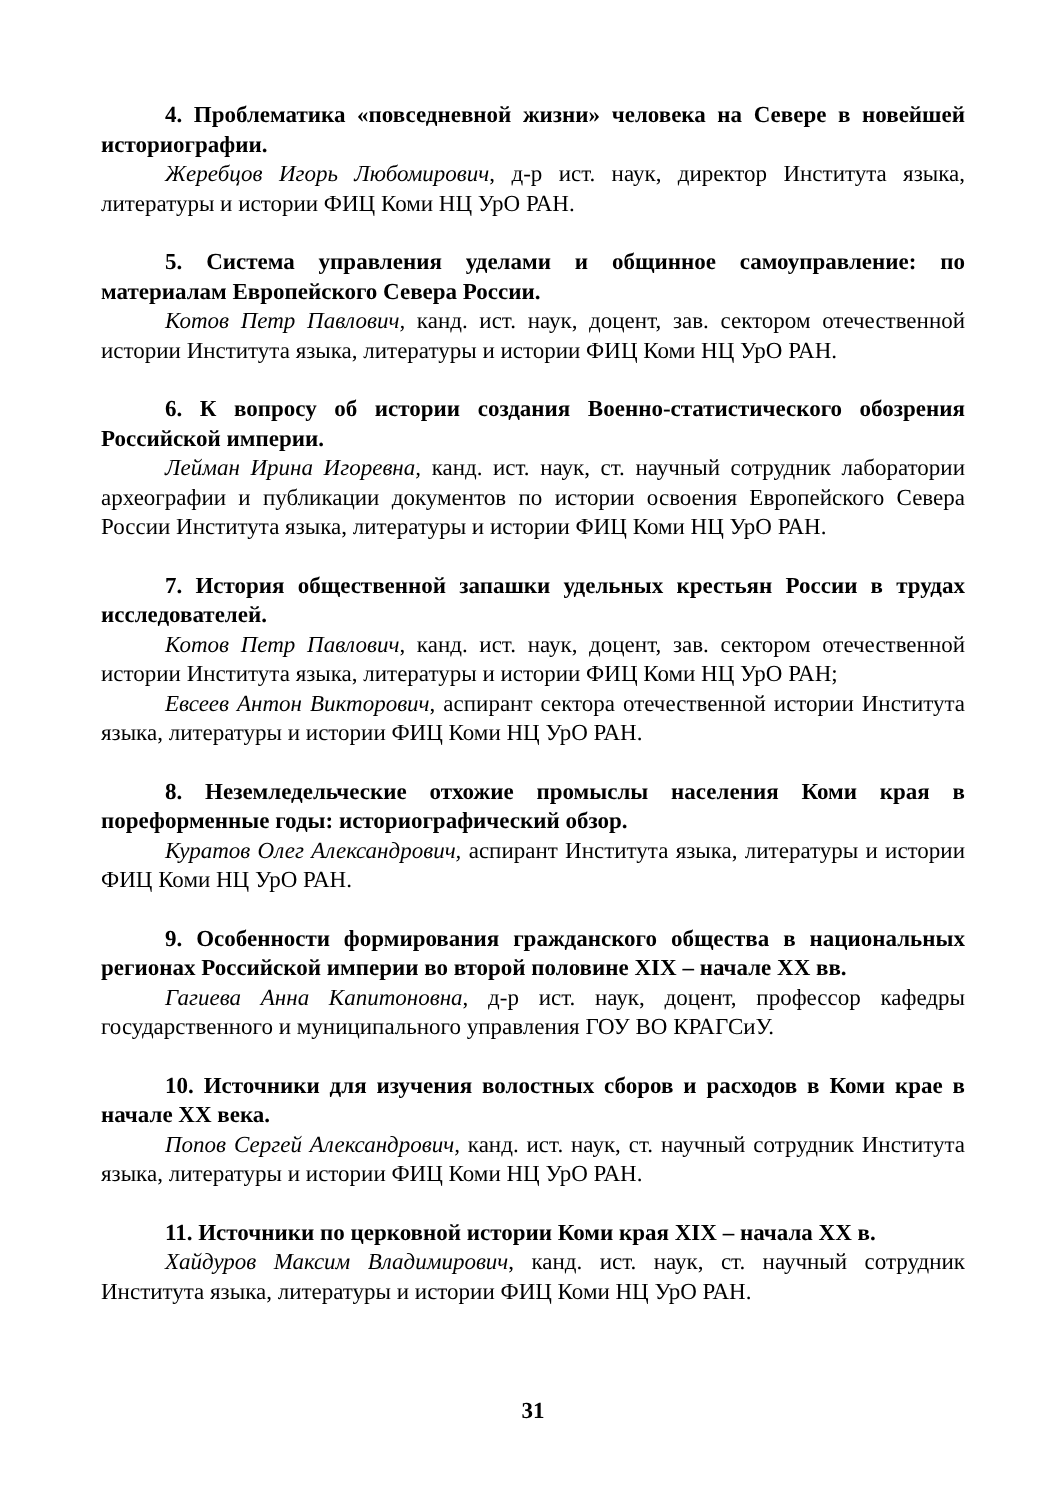4. Проблематика «повседневной жизни» человека на Севере в новейшей историографии.
Жеребцов Игорь Любомирович, д-р ист. наук, директор Института языка, литературы и истории ФИЦ Коми НЦ УрО РАН.
5. Система управления уделами и общинное самоуправление: по материалам Европейского Севера России.
Котов Петр Павлович, канд. ист. наук, доцент, зав. сектором отечественной истории Института языка, литературы и истории ФИЦ Коми НЦ УрО РАН.
6. К вопросу об истории создания Военно-статистического обозрения Российской империи.
Лейман Ирина Игоревна, канд. ист. наук, ст. научный сотрудник лаборатории археографии и публикации документов по истории освоения Европейского Севера России Института языка, литературы и истории ФИЦ Коми НЦ УрО РАН.
7. История общественной запашки удельных крестьян России в трудах исследователей.
Котов Петр Павлович, канд. ист. наук, доцент, зав. сектором отечественной истории Института языка, литературы и истории ФИЦ Коми НЦ УрО РАН;
Евсеев Антон Викторович, аспирант сектора отечественной истории Института языка, литературы и истории ФИЦ Коми НЦ УрО РАН.
8. Неземледельческие отхожие промыслы населения Коми края в пореформенные годы: историографический обзор.
Куратов Олег Александрович, аспирант Института языка, литературы и истории ФИЦ Коми НЦ УрО РАН.
9. Особенности формирования гражданского общества в национальных регионах Российской империи во второй половине XIX – начале XX вв.
Гагиева Анна Капитоновна, д-р ист. наук, доцент, профессор кафедры государственного и муниципального управления ГОУ ВО КРАГСиУ.
10. Источники для изучения волостных сборов и расходов в Коми крае в начале XX века.
Попов Сергей Александрович, канд. ист. наук, ст. научный сотрудник Института языка, литературы и истории ФИЦ Коми НЦ УрО РАН.
11. Источники по церковной истории Коми края XIX – начала XX в.
Хайдуров Максим Владимирович, канд. ист. наук, ст. научный сотрудник Института языка, литературы и истории ФИЦ Коми НЦ УрО РАН.
31